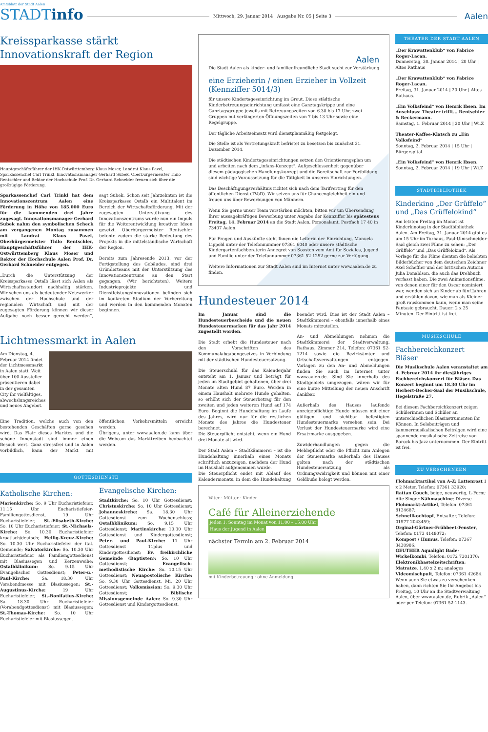Amtsblatt der Stadt Aalen
STADTinfo
Mittwoch, 29. Januar 2014 | Ausgabe Nr. 05 | Seite 3
Aalen
Kreissparkasse stärkt Innovationskraft der Region
Hauptgeschäftsführer der IHK-Ostwürttemberg Klaus Moser, Landrat Klaus Pavel, Sparkassenchef Carl Trinkl, Innovationsmanager Gerhard Subek, Oberbürgermeister Thilo Rentschler und Rektor der Hochschule Prof. Dr. Gerhard Schneider freuen sich über die großzügige Förderung.
Sparkassenchef Carl Trinkl hat dem Innovationszentrum Aalen eine Förderung in Höhe von 185.000 Euro für die kommenden drei Jahre zugesagt. Innovationsmanager Gerhard Subek nahm den symbolischen Scheck am vergangenen Montag zusammen mit Landrat Klaus Pavel, Oberbürgermeister Thilo Rentschler, Hauptgeschäftsführer der IHK-Ostwürttemberg Klaus Moser und Rektor der Hochschule Aalen Prof. Dr. Gerhard Schneider entgegen.
„Durch die Unterstützung der Kreissparkasse Ostalb lässt sich Aalen als Wirtschaftsstandort nachhaltig stärken. Wir sehen uns als bedeutender Netzwerker zwischen der Hochschule und der regionalen Wirtschaft und mit der zugesagten Förderung können wir dieser Aufgabe noch besser gerecht werden“, sagt Subek. Schon seit Jahrzehnten ist die Kreissparkasse Ostalb ein Multitalent im Bereich der Wirtschaftsförderung. Mit der zugesagten Unterstützung des Innovationszentrums wurde nun ein Impuls für die Weiterentwicklung kreativer Ideen gesetzt. Oberbürgermeister Rentschler betonte zudem die starke Bedeutung des Projekts in die mittelständische Wirtschaft der Region.
Bereits zum Jahresende 2013, vor der Fertigstellung des Gebäudes, sind drei Gründerteams mit der Unterstützung des Innovationszentrums an den Start gegangen. (Wir berichteten). Weitere Industrieprojekte und Dienstleistungsinnovationen befinden sich im konkreten Stadium der Vorbereitung und werden in den kommenden Monaten beginnen.
Lichtmessmarkt in Aalen
Am Dienstag, 4. Februar 2014 findet der Lichtmessmarkt in Aalen statt. Weit über 100 Aussteller präsentieren dabei in der gesamten City ihr vielfältiges, abwechslungsreiches und neues Angebot.
Eine Tradition, welche auch von den bestehenden Geschäften gerne gesehen wird. Das Flair dieses Marktes und die schöne Innenstadt sind immer einen Besuch wert. Ganz stressfrei und in Aalen vorbildlich, kann der Markt mit öffentlichen Verkehrsmitteln erreicht werden.
Übrigens, unter www.aalen.de kann über die Webcam das Markttreiben beobachtet werden.
GOTTESDIENSTE
Katholische Kirchen:
Marienkirche: So. 9 Uhr Eucharistiefeier, 11.15 Uhr Eucharistiefeier-Familiengottesdienst, 19 Uhr Eucharistiefeier; St.-Elisabeth-Kirche: So. 10 Uhr Eucharistiefeier; St.-Michaels-Kirche: So. 10.30 Eucharistiefeier kroatisch/deutsch; Heilig-Kreuz-Kirche: So. 10.30 Uhr Eucharistiefeier der ital. Gemeinde; Salvatorkirche: So. 10.30 Uhr Eucharistiefeier als Familiengottesdienst mit Blasiussegen und Kerzenweihe; Ostalbklinikum: So. 9.15 Uhr Evangelischer Gottesdienst; Peter-u.-Paul-Kirche: Sa. 18.30 Uhr Vorabendmesse mit Blasiussegen; St.-Augustinus-Kirche: 19 Uhr Eucharistiefeier; St.-Bonifatius-Kirche: Sa. 18.30 Uhr Eucharistiefeier (Vorabendgottesdienst) mit Blasiussegen; St.-Thomas-Kirche: So. 10 Uhr Eucharistiefeier mit Blasiussegen.
Evangelische Kirchen:
Stadtkirche: So. 10 Uhr Gottesdienst; Christuskirche: So. 10 Uhr Gottesdienst; Johanneskirche: Sa. 18.30 Uhr Gottesdienst zum Wochenschluss; Ostalbklinikum: So. 9.15 Uhr Gottesdienst; Martinskirche: 10.30 Uhr Gottesdienst und Kindergottesdienst; Peter- und Paul-Kirche: 11 Uhr Gottesdienst 11plus und Kindergottesdienst; Ev. freikirchliche Gemeinde (Baptisten): So. 10 Uhr Gottesdienst; Evangelisch-methodistische Kirche: So. 10.15 Uhr Gottesdienst; Neuapostolische Kirche: So. 9.30 Uhr Gottesdienst, Mi. 20 Uhr Gottesdienst; Volksmission: So. 9.30 Uhr Gottesdienst; Biblische Missionsgemeinde Aalen: So. 9.30 Uhr Gottesdienst und Kindergottesdienst.
Aalen
Die Stadt Aalen als kinder- und familienfreundliche Stadt sucht zur Verstärkung
eine Erzieherin / einen Erzieher in Vollzeit (Kennziffer 5014/3)
für unsere Kindertageseinrichtung im Greut. Diese städtische Kinderbetreuungseinrichtung umfasst eine Ganztagskrippe und eine Ganztagsgruppe jeweils mit Betreuungszeiten von 6.30 bis 17 Uhr, zwei Gruppen mit verlängerten Öffnungszeiten von 7 bis 13 Uhr sowie eine Regelgruppe.
Der tägliche Arbeitseinsatz wird dienstplanmäßig festgelegt.
Die Stelle ist als Vertretungskraft befristet zu besetzen bis zunächst 31. Dezember 2014.
Die städtischen Kindertageseinrichtungen setzen den Orientierungsplan um und arbeiten nach dem „infans-Konzept“. Aufgeschlossenheit gegenüber diesem pädagogischen Handlungskonzept und die Bereitschaft zur Fortbildung sind wichtige Voraussetzung für die Tätigkeit in unseren Einrichtungen.
Das Beschäftigungsverhältnis richtet sich nach dem Tarifvertrag für den öffentlichen Dienst (TVöD). Wir setzen uns für Chancengleichheit ein und freuen uns über Bewerbungen von Männern.
Wenn Sie gerne unser Team verstärken möchten, bitten wir um Übersendung Ihrer aussagekräftigen Bewerbung unter Angabe der Kennziffer bis spätestens Freitag, 14. Februar 2014 an die Stadt Aalen, Personalamt, Postfach 17 40 in 73407 Aalen.
Für Fragen und Auskünfte steht Ihnen die Leiterin der Einrichtung, Manuela Lippold unter der Telefonnummer 07361 6040 oder unsere städtische Kindergartenfachberaterin Annegret von Soosten vom Amt für Soziales, Jugend und Familie unter der Telefonnummer 07361 52-1252 gerne zur Verfügung.
Weitere Informationen zur Stadt Aalen sind im Internet unter www.aalen.de zu finden.
Hundesteuer 2014
Im Januar sind die Hundesteuerbescheide und die neuen Hundesteuermarken für das Jahr 2014 zugestellt worden.
Die Stadt erhebt die Hundesteuer nach den Vorschriften des Kommunalabgabengesetzes in Verbindung mit der städtischen Hundesteuersatzung.
Die Steuerschuld für das Kalenderjahr entsteht am 1. Januar und beträgt für jeden im Stadtgebiet gehaltenen, über drei Monate alten Hund 87 Euro. Werden in einem Haushalt mehrere Hunde gehalten, so erhöht sich der Steuerbetrag für den zweiten und jeden weiteren Hund auf 174 Euro. Beginnt die Hundehaltung im Laufe des Jahres, wird nur für die restlichen Monate des Jahres die Hundesteuer berechnet.
Die Steuerpflicht entsteht, wenn ein Hund drei Monate alt wird.
Der Stadt Aalen – Stadtkämmerei – ist die Hundehaltung innerhalb eines Monats schriftlich anzuzeigen, nachdem der Hund im Haushalt aufgenommen wurde.
Die Steuerpflicht endet mit Ablauf des Kalendermonats, in dem die Hundehaltung beendet wird. Dies ist der Stadt Aalen – Stadtkämmerei – ebenfalls innerhalb eines Monats mitzuteilen.
An- und Abmeldungen nehmen die Stadtkämmerei der Stadtverwaltung, Rathaus, Zimmer 214, Telefon: 07361 52-1214 sowie die Bezirksämter und Ortschaftsverwaltungen entgegen. Vorlagen zu den An- und Abmeldungen finden Sie auch im Internet unter www.aalen.de. Sind Sie innerhalb des Stadtgebiets umgezogen, wären wir für eine kurze Mitteilung der neuen Anschrift dankbar.
Außerhalb des Hauses laufende anzeigepflichtige Hunde müssen mit einer gültigen und sichtbar befestigten Hundesteuermarke versehen sein. Bei Verlust der Hundesteuermarke wird eine Ersatzmarke ausgegeben.
Zuwiderhandlungen gegen die Meldepflicht oder die Pflicht zum Anlegen der Steuermarke außerhalb des Hauses gelten nach der städtischen Hundesteuersatzung als Ordnungswidrigkeit und können mit einer Geldbuße belegt werden.
Väter · Mütter · Kinder
Café für Alleinerziehende
jeden 1. Sonntag im Monat von 11.00 – 15.00 Uhr
Haus der Jugend in Aalen
nächster Termin am 2. Februar 2014
mit Kinderbetreuung · ohne Anmeldung
THEATER DER STADT AALEN
„Der Krawattenklub“ von Fabrice Roger-Lacan.
Donnerstag, 30. Januar 2014 | 20 Uhr | Altes Rathaus
„Der Krawattenklub“ von Fabrice Roger-Lacan.
Freitag, 31. Januar 2014 | 20 Uhr | Altes Rathaus.
„Ein Volksfeind“ von Henrik Ibsen. Im Anschluss: Theater trifft... Rentschler & Reckermann.
Samstag, 1. Februar 2014 | 20 Uhr | Wi.Z
Theater-Kaffee-Klatsch zu „Ein Volksfeind“
Sonntag, 2. Februar 2014 | 15 Uhr | Bürgerspital.
„Ein Volksfeind“ von Henrik Ibsen.
Sonntag, 2. Februar 2014 | 19 Uhr | Wi.Z
STADTBIBLIOTHEK
Kinderkino „Der Grüffelo“ und „Das Grüffelokind“
Am letzten Freitag im Monat ist Kinderkinotag in der Stadtbibliothek Aalen. Am Freitag, 31. Januar 2014 gibt es um 15 Uhr im Torhaus, Paul-Ulmschneider-Saal gleich zwei Filme zu sehen: „Der Grüffelo“ und „Das Grüffelokind“. Als Vorlage für die Filme dienten die beliebten Bilderbücher von dem deutschen Zeichner Axel Scheffler und der britischen Autorin Julia Donaldson, die auch das Drehbuch verfasst haben. Die zwei Animationsfilme, von denen einer für den Oscar nominiert war, wenden sich an Kinder ab fünf Jahren und erzählen davon, wie man als Kleiner groß rauskommen kann, wenn man seine Fantasie gebraucht. Dauer: 2 x 25 Minuten. Der Eintritt ist frei.
MUSIKSCHULE
Fachbereichkonzert Bläser
Die Musikschule Aalen veranstaltet am 4. Februar 2014 ihr diesjähriges Fachbereichskonzert für Bläser. Das Konzert beginnt um 18.30 Uhr im Herbert-Becker-Saal der Musikschule, Hegelstraße 27.
Bei diesem Fachbereichkonzert zeigen Schülerinnen und Schüler an unterschiedlichen Blasinstrumenten ihr Können. In Solobeiträgen und kammermusikalischen Beiträgen wird eine spannende musikalische Zeitreise von Barock bis Jazz unternommen. Der Eintritt ist frei.
ZU VERSCHENKEN
Flohmarktartikel von A-Z; Lattenrost 1 x 2 Meter, Telefon: 07361 33920;
Rattan Couch, beige, neuwertig, L-Form; Alte Singer Nähmaschine; Diverse Flohmarkt-Artikel, Telefon: 07361 8124687;
Schnellkochtopf, Entsafter, Telefon: 01577 2043459;
Orginal-Gärtner-Frühbeet-Fenster, Telefon: 0173 4148072;
Kompost / Humus, Telefon: 07367 3430986;
GEUTHER Aqualight Bade-Wickelkombi, Telefon: 0172 7301370;
Elektronikbastelzeitschriften; Matratze, 1,40 x 2 m; analoges Videomischpult, Telefon: 07361 42684.
Wenn auch Sie etwas zu verschenken haben, dann richten Sie Ihr Angebot bis Freitag, 10 Uhr an die Stadtverwaltung Aalen, über www.aalen.de, Rubrik „Aalen“ oder per Telefon: 07361 52-1143.